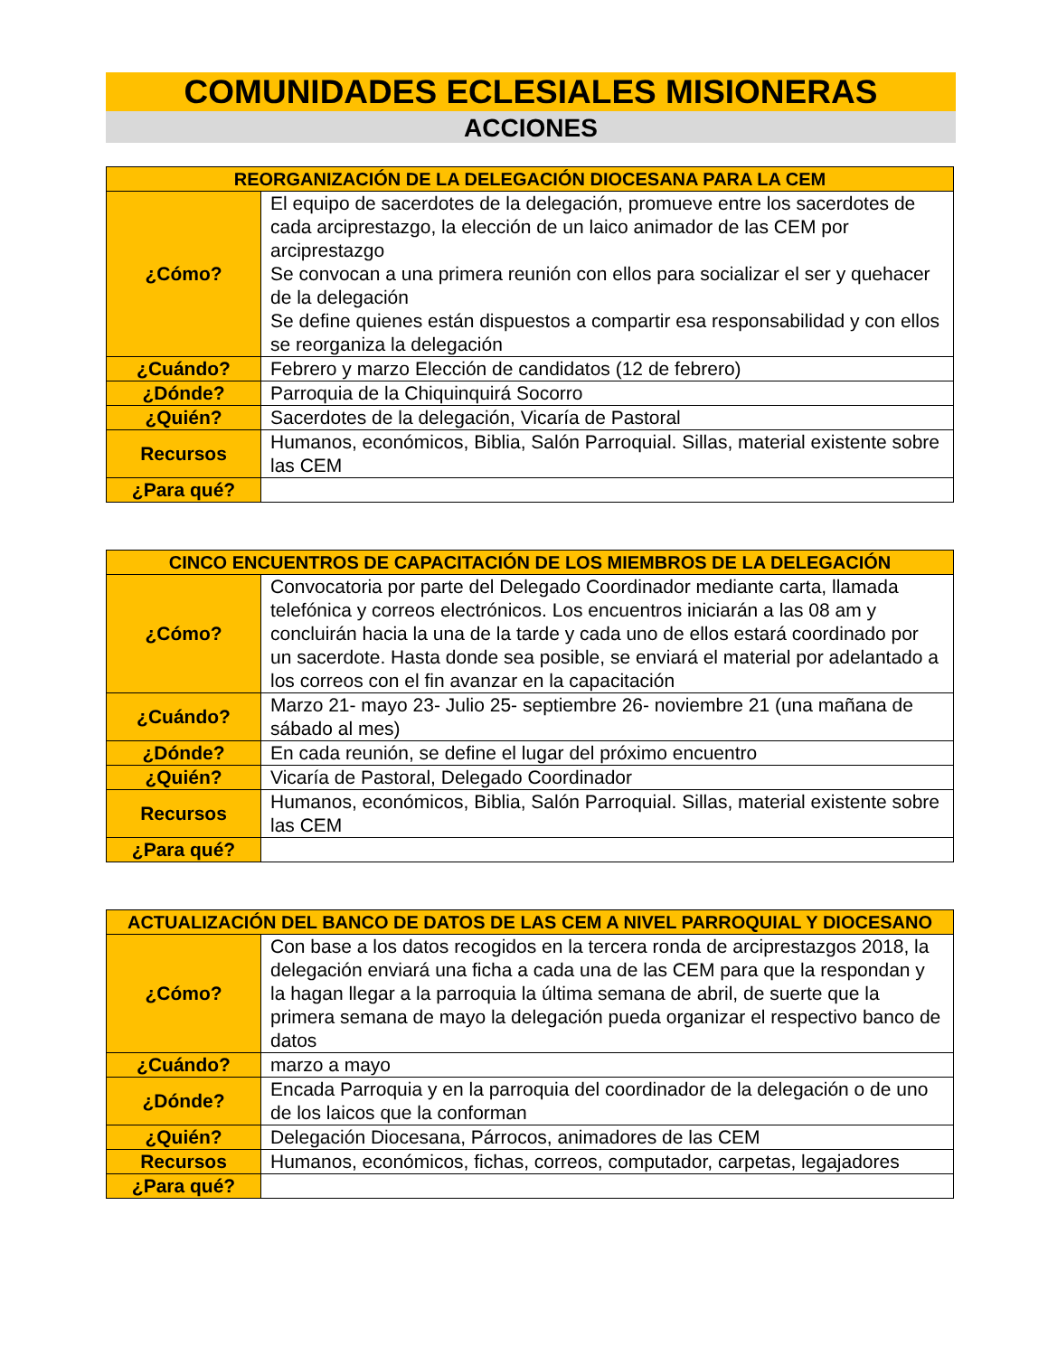COMUNIDADES ECLESIALES MISIONERAS
ACCIONES
| REORGANIZACIÓN DE LA DELEGACIÓN DIOCESANA PARA LA CEM | |
| --- | --- |
| ¿Cómo? | El equipo de sacerdotes de la delegación, promueve entre los sacerdotes de cada arciprestazgo, la elección de un laico animador de las CEM por arciprestazgo Se convocan a una primera reunión con ellos para socializar el ser y quehacer de la delegación Se define quienes están dispuestos a compartir esa responsabilidad y con ellos se reorganiza la delegación |
| ¿Cuándo? | Febrero y marzo Elección de candidatos (12 de febrero) |
| ¿Dónde? | Parroquia de la Chiquinquirá Socorro |
| ¿Quién? | Sacerdotes de la delegación, Vicaría de Pastoral |
| Recursos | Humanos, económicos, Biblia, Salón Parroquial. Sillas, material existente sobre las CEM |
| ¿Para qué? | |
| CINCO ENCUENTROS DE CAPACITACIÓN DE LOS MIEMBROS DE LA DELEGACIÓN | |
| --- | --- |
| ¿Cómo? | Convocatoria por parte del Delegado Coordinador mediante carta, llamada telefónica y correos electrónicos. Los encuentros iniciarán a las 08 am y concluirán hacia la una de la tarde y cada uno de ellos estará coordinado por un sacerdote. Hasta donde sea posible, se enviará el material por adelantado a los correos con el fin avanzar en la capacitación |
| ¿Cuándo? | Marzo 21- mayo 23- Julio 25- septiembre 26- noviembre 21 (una mañana de sábado al mes) |
| ¿Dónde? | En cada reunión, se define el lugar del próximo encuentro |
| ¿Quién? | Vicaría de Pastoral, Delegado Coordinador |
| Recursos | Humanos, económicos, Biblia, Salón Parroquial. Sillas, material existente sobre las CEM |
| ¿Para qué? | |
| ACTUALIZACIÓN DEL BANCO DE DATOS DE LAS CEM A NIVEL PARROQUIAL Y DIOCESANO | |
| --- | --- |
| ¿Cómo? | Con base a los datos recogidos en la tercera ronda de arciprestazgos 2018, la delegación enviará una ficha a cada una de las CEM para que la respondan y la hagan llegar a la parroquia la última semana de abril, de suerte que la primera semana de mayo la delegación pueda organizar el respectivo banco de datos |
| ¿Cuándo? | marzo a mayo |
| ¿Dónde? | Encada Parroquia y en la parroquia del coordinador de la delegación o de uno de los laicos que la conforman |
| ¿Quién? | Delegación Diocesana, Párrocos, animadores de las CEM |
| Recursos | Humanos, económicos, fichas, correos, computador, carpetas, legajadores |
| ¿Para qué? | |